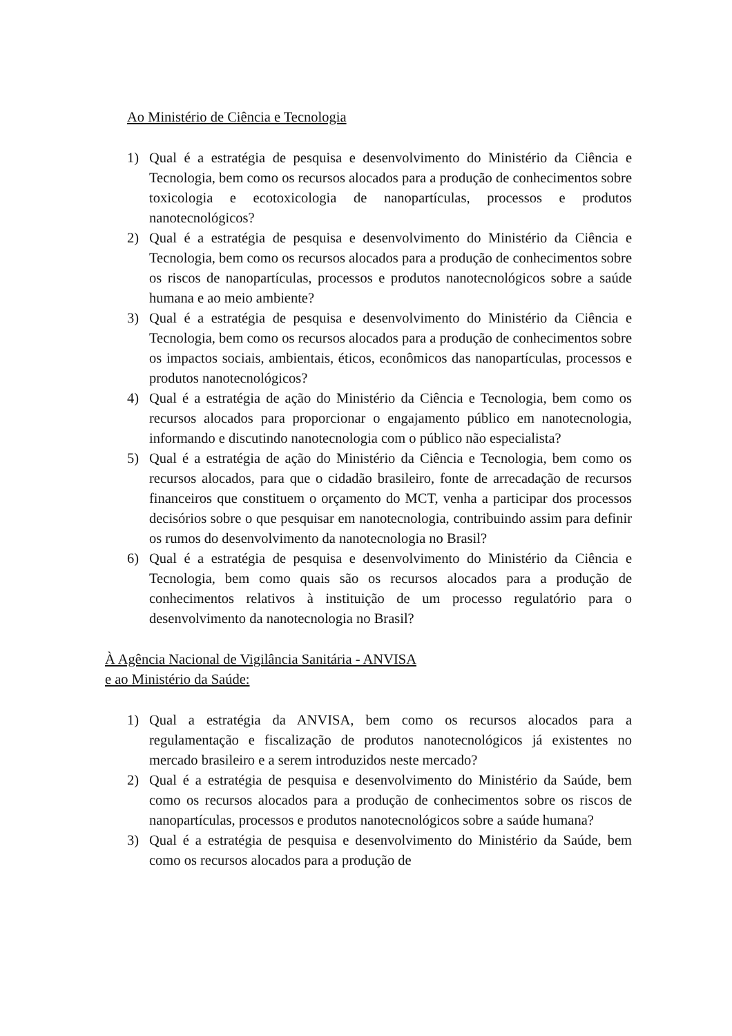Ao Ministério de Ciência e Tecnologia
1) Qual é a estratégia de pesquisa e desenvolvimento do Ministério da Ciência e Tecnologia, bem como os recursos alocados para a produção de conhecimentos sobre toxicologia e ecotoxicologia de nanopartículas, processos e produtos nanotecnológicos?
2) Qual é a estratégia de pesquisa e desenvolvimento do Ministério da Ciência e Tecnologia, bem como os recursos alocados para a produção de conhecimentos sobre os riscos de nanopartículas, processos e produtos nanotecnológicos sobre a saúde humana e ao meio ambiente?
3) Qual é a estratégia de pesquisa e desenvolvimento do Ministério da Ciência e Tecnologia, bem como os recursos alocados para a produção de conhecimentos sobre os impactos sociais, ambientais, éticos, econômicos das nanopartículas, processos e produtos nanotecnológicos?
4) Qual é a estratégia de ação do Ministério da Ciência e Tecnologia, bem como os recursos alocados para proporcionar o engajamento público em nanotecnologia, informando e discutindo nanotecnologia com o público não especialista?
5) Qual é a estratégia de ação do Ministério da Ciência e Tecnologia, bem como os recursos alocados, para que o cidadão brasileiro, fonte de arrecadação de recursos financeiros que constituem o orçamento do MCT, venha a participar dos processos decisórios sobre o que pesquisar em nanotecnologia, contribuindo assim para definir os rumos do desenvolvimento da nanotecnologia no Brasil?
6) Qual é a estratégia de pesquisa e desenvolvimento do Ministério da Ciência e Tecnologia, bem como quais são os recursos alocados para a produção de conhecimentos relativos à instituição de um processo regulatório para o desenvolvimento da nanotecnologia no Brasil?
À Agência Nacional de Vigilância Sanitária - ANVISA
e ao Ministério da Saúde:
1) Qual a estratégia da ANVISA, bem como os recursos alocados para a regulamentação e fiscalização de produtos nanotecnológicos já existentes no mercado brasileiro e a serem introduzidos neste mercado?
2) Qual é a estratégia de pesquisa e desenvolvimento do Ministério da Saúde, bem como os recursos alocados para a produção de conhecimentos sobre os riscos de nanopartículas, processos e produtos nanotecnológicos sobre a saúde humana?
3) Qual é a estratégia de pesquisa e desenvolvimento do Ministério da Saúde, bem como os recursos alocados para a produção de